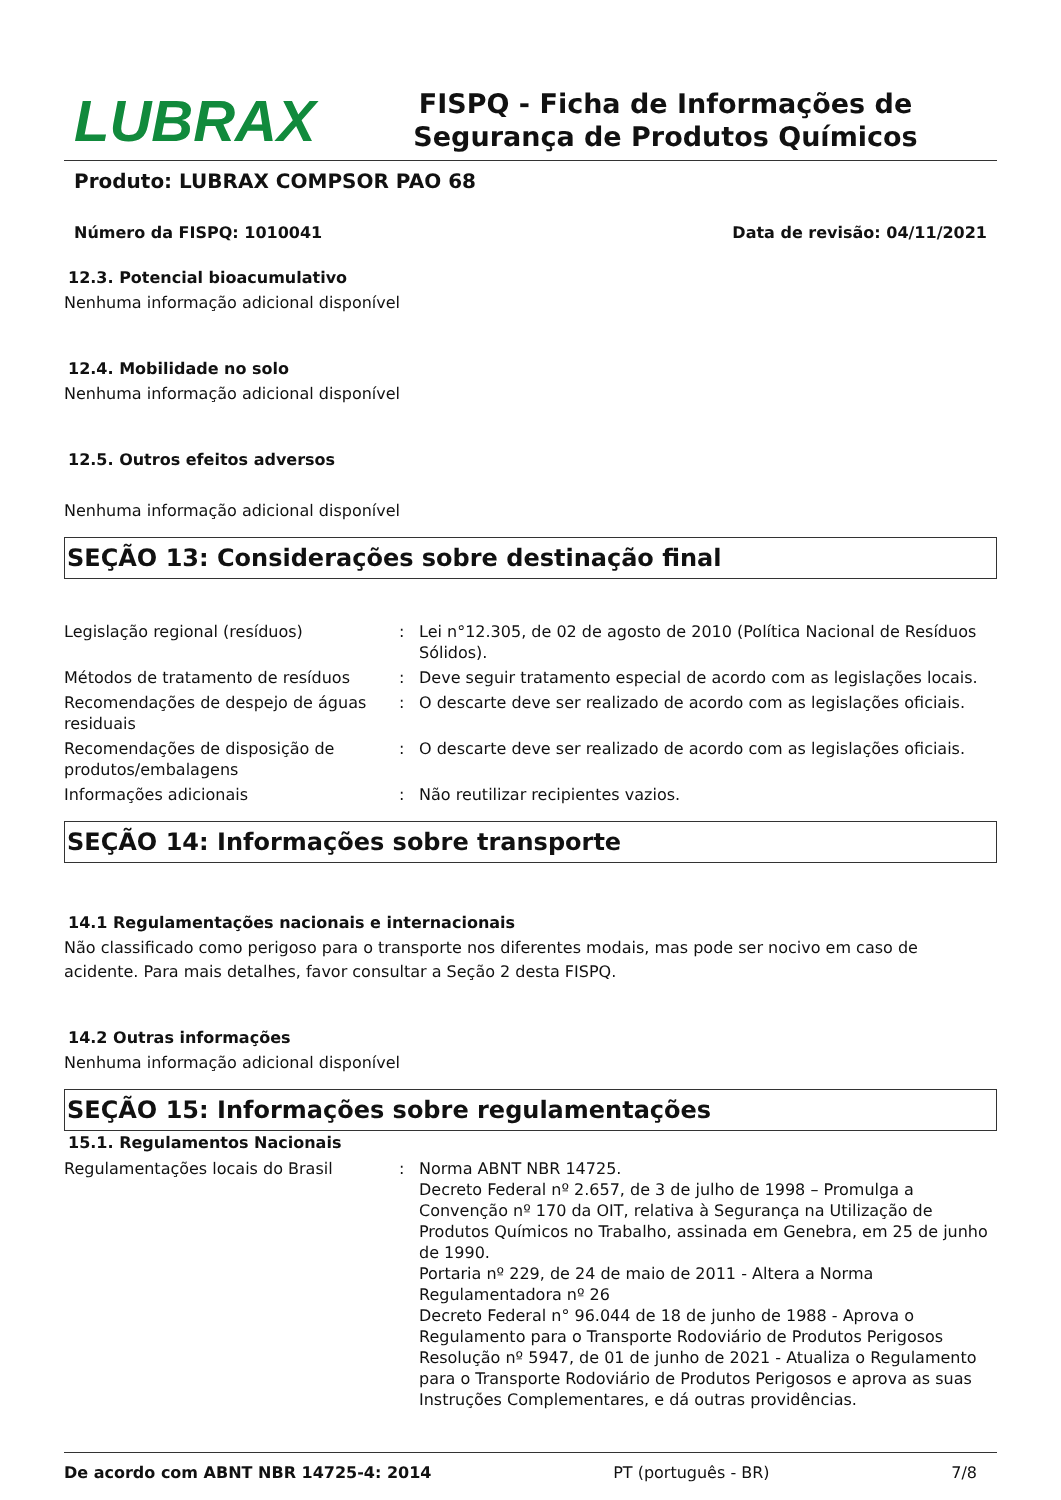LUBRAX
FISPQ - Ficha de Informações de Segurança de Produtos Químicos
Produto: LUBRAX COMPSOR PAO 68
Número da FISPQ: 1010041 Data de revisão: 04/11/2021
12.3. Potencial bioacumulativo
Nenhuma informação adicional disponível
12.4. Mobilidade no solo
Nenhuma informação adicional disponível
12.5. Outros efeitos adversos
Nenhuma informação adicional disponível
SEÇÃO 13: Considerações sobre destinação final
| Legislação regional (resíduos) | : | Lei n°12.305, de 02 de agosto de 2010 (Política Nacional de Resíduos Sólidos). |
| Métodos de tratamento de resíduos | : | Deve seguir tratamento especial de acordo com as legislações locais. |
| Recomendações de despejo de águas residuais | : | O descarte deve ser realizado de acordo com as legislações oficiais. |
| Recomendações de disposição de produtos/embalagens | : | O descarte deve ser realizado de acordo com as legislações oficiais. |
| Informações adicionais | : | Não reutilizar recipientes vazios. |
SEÇÃO 14: Informações sobre transporte
14.1 Regulamentações nacionais e internacionais
Não classificado como perigoso para o transporte nos diferentes modais, mas pode ser nocivo em caso de acidente. Para mais detalhes, favor consultar a Seção 2 desta FISPQ.
14.2 Outras informações
Nenhuma informação adicional disponível
SEÇÃO 15: Informações sobre regulamentações
15.1. Regulamentos Nacionais
| Regulamentações locais do Brasil | : | Norma ABNT NBR 14725. Decreto Federal nº 2.657, de 3 de julho de 1998 – Promulga a Convenção nº 170 da OIT, relativa à Segurança na Utilização de Produtos Químicos no Trabalho, assinada em Genebra, em 25 de junho de 1990. Portaria nº 229, de 24 de maio de 2011 - Altera a Norma Regulamentadora nº 26 Decreto Federal n° 96.044 de 18 de junho de 1988 - Aprova o Regulamento para o Transporte Rodoviário de Produtos Perigosos Resolução nº 5947, de 01 de junho de 2021 - Atualiza o Regulamento para o Transporte Rodoviário de Produtos Perigosos e aprova as suas Instruções Complementares, e dá outras providências. |
De acordo com ABNT NBR 14725-4: 2014 PT (português - BR) 7/8